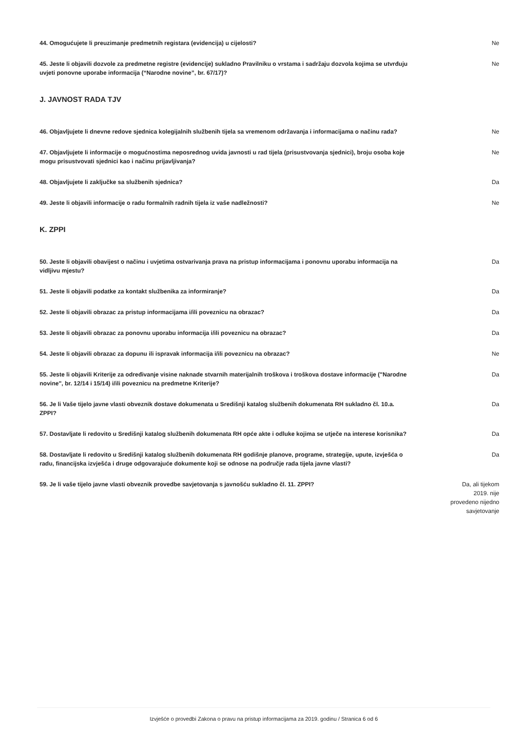| 44. Omogućujete li preuzimanje predmetnih registara (evidencija) u cijelosti? | Ne |
| 45. Jeste li objavili dozvole za predmetne registre (evidencije) sukladno Pravilniku o vrstama i sadržaju dozvola kojima se utvrđuju uvjeti ponovne uporabe informacija (“Narodne novine”, br. 67/17)? | Ne |
J. JAVNOST RADA TJV
| 46. Objavljujete li dnevne redove sjednica kolegijalnih službenih tijela sa vremenom održavanja i informacijama o načinu rada? | Ne |
| 47. Objavljujete li informacije o mogućnostima neposrednog uvida javnosti u rad tijela (prisustvovanja sjednici), broju osoba koje mogu prisustvovati sjednici kao i načinu prijavljivanja? | Ne |
| 48. Objavljujete li zaključke sa službenih sjednica? | Da |
| 49. Jeste li objavili informacije o radu formalnih radnih tijela iz vaše nadležnosti? | Ne |
K. ZPPI
| 50. Jeste li objavili obavijest o načinu i uvjetima ostvarivanja prava na pristup informacijama i ponovnu uporabu informacija na vidljivu mjestu? | Da |
| 51. Jeste li objavili podatke za kontakt službenika za informiranje? | Da |
| 52. Jeste li objavili obrazac za pristup informacijama i/ili poveznicu na obrazac? | Da |
| 53. Jeste li objavili obrazac za ponovnu uporabu informacija i/ili poveznicu na obrazac? | Da |
| 54. Jeste li objavili obrazac za dopunu ili ispravak informacija i/ili poveznicu na obrazac? | Ne |
| 55. Jeste li objavili Kriterije za određivanje visine naknade stvarnih materijalnih troškova i troškova dostave informacije ("Narodne novine", br. 12/14 i 15/14) i/ili poveznicu na predmetne Kriterije? | Da |
| 56. Je li Vaše tijelo javne vlasti obveznik dostave dokumenata u Središnji katalog službenih dokumenata RH sukladno čl. 10.a. ZPPI? | Da |
| 57. Dostavljate li redovito u Središnji katalog službenih dokumenata RH opće akte i odluke kojima se utječe na interese korisnika? | Da |
| 58. Dostavljate li redovito u Središnji katalog službenih dokumenata RH godišnje planove, programe, strategije, upute, izvješća o radu, financijska izvješća i druge odgovarajuće dokumente koji se odnose na područje rada tijela javne vlasti? | Da |
| 59. Je li vaše tijelo javne vlasti obveznik provedbe savjetovanja s javnošću sukladno čl. 11. ZPPI? | Da, ali tijekom 2019. nije provedeno nijedno savjetovanje |
Izvješće o provedbi Zakona o pravu na pristup informacijama za 2019. godinu / Stranica 6 od 6